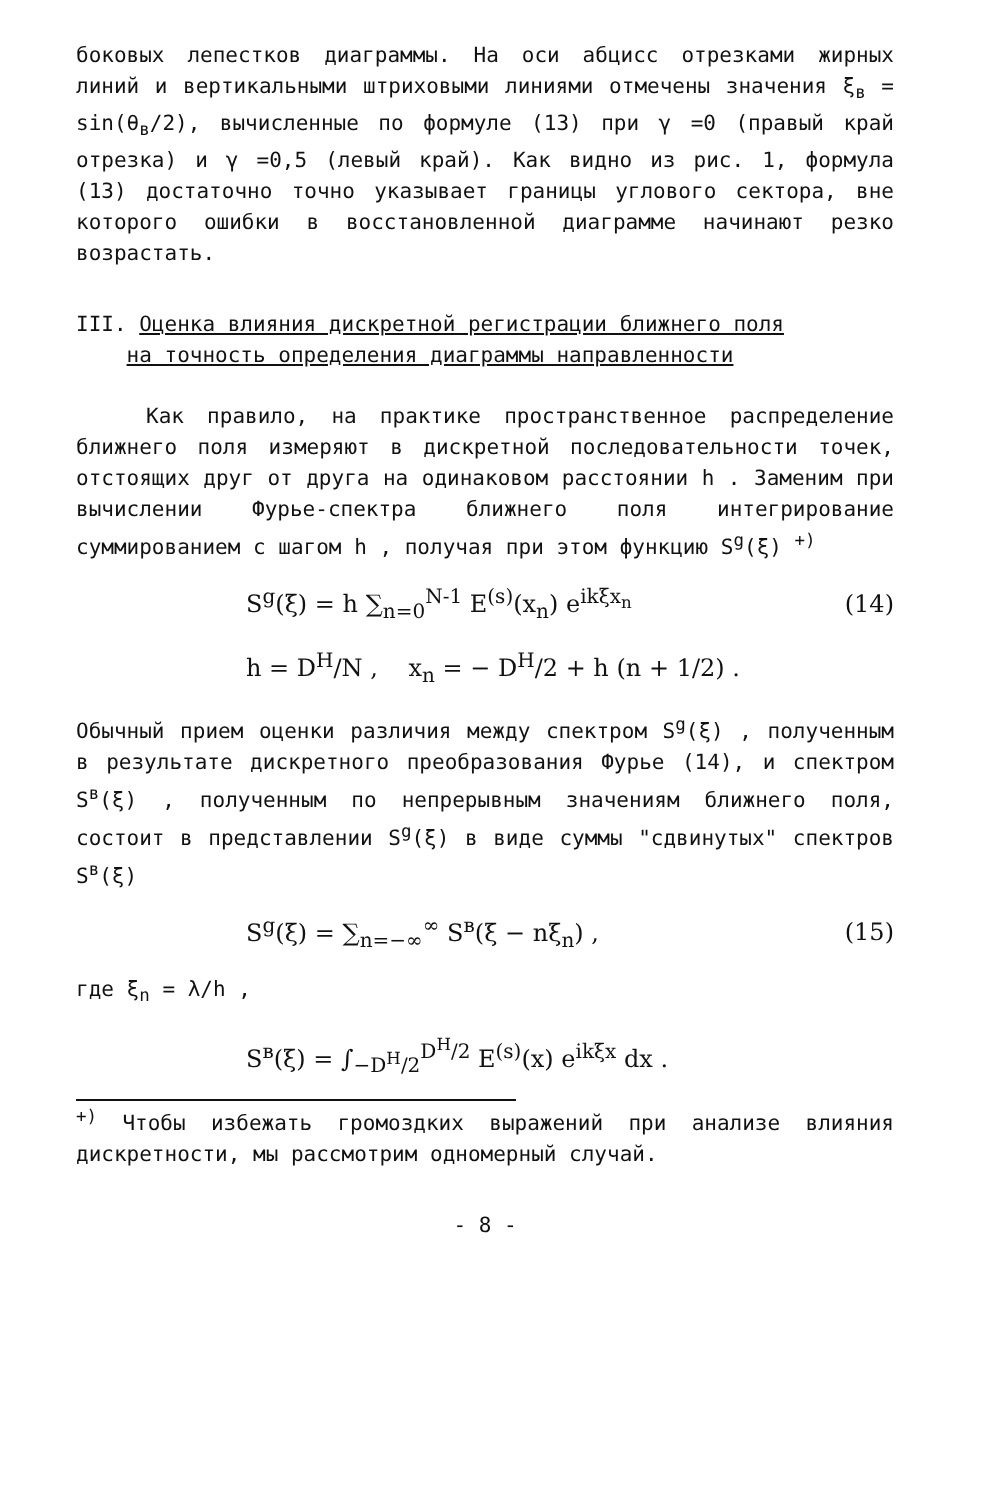боковых лепестков диаграммы. На оси абцисс отрезками жирных линий и вертикальными штриховыми линиями отмечены значения ξ<sub>в</sub> = sin(θ<sub>в</sub>/2), вычисленные по формуле (13) при γ =0 (правый край отрезка) и γ =0,5 (левый край). Как видно из рис. 1, формула (13) достаточно точно указывает границы углового сектора, вне которого ошибки в восстановленной диаграмме начинают резко возрастать.
III. Оценка влияния дискретной регистрации ближнего поля
на точность определения диаграммы направленности
Как правило, на практике пространственное распределение ближнего поля измеряют в дискретной последовательности точек, отстоящих друг от друга на одинаковом расстоянии h . Заменим при вычислении Фурье-спектра ближнего поля интегрирование суммированием с шагом h , получая при этом функцию S<sup>g</sup>(ξ) <sup>+)</sup>
S<sup>g</sup>(ξ) = h ∑<sub>n=0</sub><sup>N-1</sup> E<sup>(s)</sup>(x<sub>n</sub>) e<sup>ikξx<sub>n</sub></sup> (14)
h = D<sup>H</sup>/N , x<sub>n</sub> = − D<sup>H</sup>/2 + h (n + 1/2) .
Обычный прием оценки различия между спектром S<sup>g</sup>(ξ) , полученным в результате дискретного преобразования Фурье (14), и спектром S<sup>в</sup>(ξ) , полученным по непрерывным значениям ближнего поля, состоит в представлении S<sup>g</sup>(ξ) в виде суммы "сдвинутых" спектров S<sup>в</sup>(ξ)
S<sup>g</sup>(ξ) = ∑<sub>n=−∞</sub><sup>∞</sup> S<sup>в</sup>(ξ − nξ<sub>n</sub>) , (15)
где ξ<sub>n</sub> = λ/h ,
S<sup>в</sup>(ξ) = ∫<sub>−D<sup>H</sup>/2</sub><sup>D<sup>H</sup>/2</sup> E<sup>(s)</sup>(x) e<sup>ikξx</sup> dx .
<sup>+)</sup> Чтобы избежать громоздких выражений при анализе влияния дискретности, мы рассмотрим одномерный случай.
- 8 -